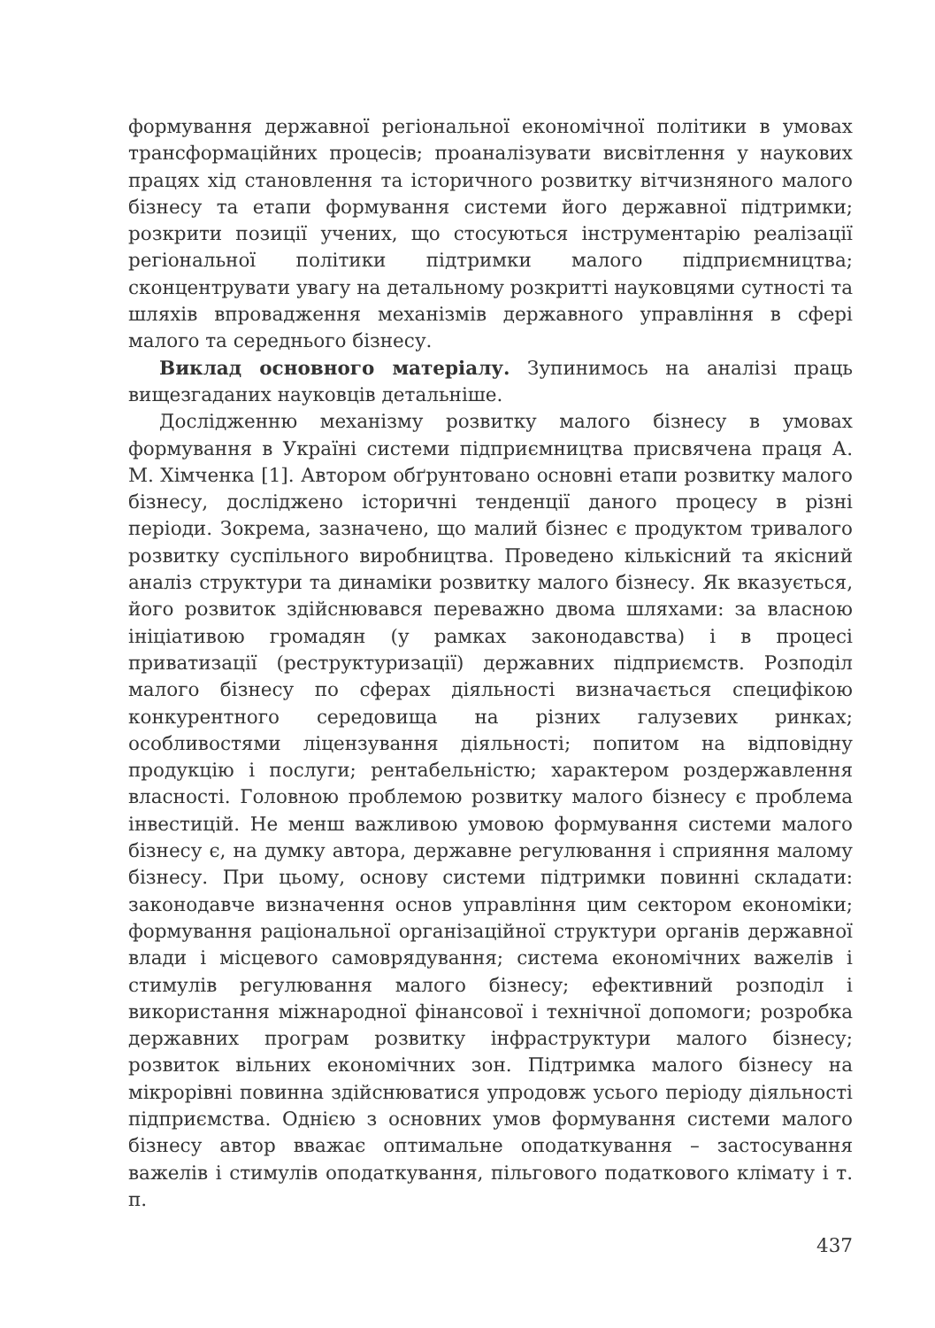формування державної регіональної економічної політики в умовах трансформаційних процесів; проаналізувати висвітлення у наукових працях хід становлення та історичного розвитку вітчизняного малого бізнесу та етапи формування системи його державної підтримки; розкрити позиції учених, що стосуються інструментарію реалізації регіональної політики підтримки малого підприємництва; сконцентрувати увагу на детальному розкритті науковцями сутності та шляхів впровадження механізмів державного управління в сфері малого та середнього бізнесу.
Виклад основного матеріалу. Зупинимось на аналізі праць вищезгаданих науковців детальніше.
Дослідженню механізму розвитку малого бізнесу в умовах формування в Україні системи підприємництва присвячена праця А. М. Хімченка [1]. Автором обґрунтовано основні етапи розвитку малого бізнесу, досліджено історичні тенденції даного процесу в різні періоди. Зокрема, зазначено, що малий бізнес є продуктом тривалого розвитку суспільного виробництва. Проведено кількісний та якісний аналіз структури та динаміки розвитку малого бізнесу. Як вказується, його розвиток здійснювався переважно двома шляхами: за власною ініціативою громадян (у рамках законодавства) і в процесі приватизації (реструктуризації) державних підприємств. Розподіл малого бізнесу по сферах діяльності визначається специфікою конкурентного середовища на різних галузевих ринках; особливостями ліцензування діяльності; попитом на відповідну продукцію і послуги; рентабельністю; характером роздержавлення власності. Головною проблемою розвитку малого бізнесу є проблема інвестицій. Не менш важливою умовою формування системи малого бізнесу є, на думку автора, державне регулювання і сприяння малому бізнесу. При цьому, основу системи підтримки повинні складати: законодавче визначення основ управління цим сектором економіки; формування раціональної організаційної структури органів державної влади і місцевого самоврядування; система економічних важелів і стимулів регулювання малого бізнесу; ефективний розподіл і використання міжнародної фінансової і технічної допомоги; розробка державних програм розвитку інфраструктури малого бізнесу; розвиток вільних економічних зон. Підтримка малого бізнесу на мікрорівні повинна здійснюватися упродовж усього періоду діяльності підприємства. Однією з основних умов формування системи малого бізнесу автор вважає оптимальне оподаткування – застосування важелів і стимулів оподаткування, пільгового податкового клімату і т. п.
437